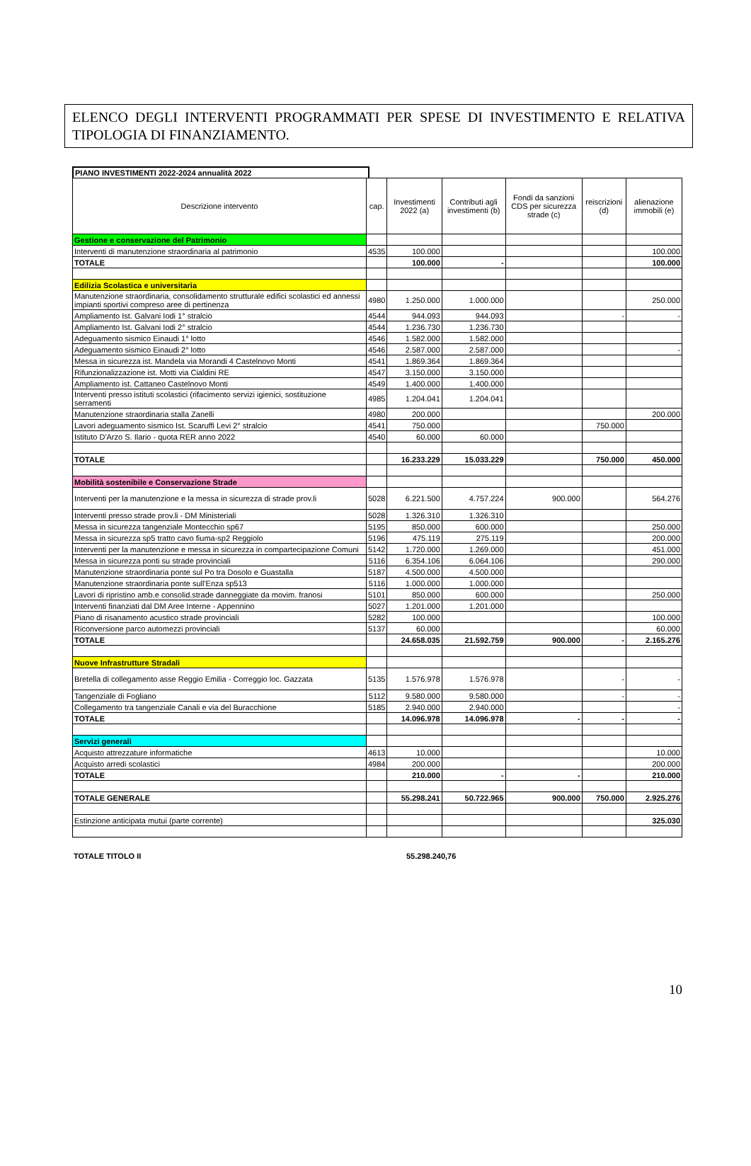ELENCO DEGLI INTERVENTI PROGRAMMATI PER SPESE DI INVESTIMENTO E RELATIVA TIPOLOGIA DI FINANZIAMENTO.
PIANO INVESTIMENTI 2022-2024 annualità 2022
| Descrizione intervento | cap. | Investimenti 2022 (a) | Contributi agli investimenti (b) | Fondi da sanzioni CDS per sicurezza strade (c) | reiscrizioni (d) | alienazione immobili (e) |
| --- | --- | --- | --- | --- | --- | --- |
| Gestione e conservazione del Patrimonio | | | | | | |
| Interventi di manutenzione straordinaria al patrimonio | 4535 | 100.000 | | | | 100.000 |
| TOTALE | | 100.000 | - | | | 100.000 |
| Edilizia Scolastica e universitaria | | | | | | |
| Manutenzione straordinaria, consolidamento strutturale edifici scolastici ed annessi impianti sportivi compreso aree di pertinenza | 4980 | 1.250.000 | 1.000.000 | | | 250.000 |
| Ampliamento Ist. Galvani Iodi 1° stralcio | 4544 | 944.093 | 944.093 | | - | - |
| Ampliamento Ist. Galvani Iodi 2° stralcio | 4544 | 1.236.730 | 1.236.730 | | | |
| Adeguamento sismico Einaudi 1° lotto | 4546 | 1.582.000 | 1.582.000 | | | |
| Adeguamento sismico Einaudi 2° lotto | 4546 | 2.587.000 | 2.587.000 | | | - |
| Messa in sicurezza ist. Mandela via Morandi 4 Castelnovo Monti | 4541 | 1.869.364 | 1.869.364 | | | |
| Rifunzionalizzazione ist. Motti via Cialdini RE | 4547 | 3.150.000 | 3.150.000 | | | |
| Ampliamento ist. Cattaneo Castelnovo Monti | 4549 | 1.400.000 | 1.400.000 | | | |
| Interventi presso istituti scolastici (rifacimento servizi igienici, sostituzione serramenti | 4985 | 1.204.041 | 1.204.041 | | | |
| Manutenzione straordinaria stalla Zanelli | 4980 | 200.000 | | | | 200.000 |
| Lavori adeguamento sismico Ist. Scaruffi Levi 2° stralcio | 4541 | 750.000 | | | 750.000 | |
| Istituto D'Arzo S. Ilario - quota RER anno 2022 | 4540 | 60.000 | 60.000 | | | |
| TOTALE | | 16.233.229 | 15.033.229 | | 750.000 | 450.000 |
| Mobilità sostenibile e Conservazione Strade | | | | | | |
| Interventi per la manutenzione e la messa in sicurezza di strade prov.li | 5028 | 6.221.500 | 4.757.224 | 900.000 | | 564.276 |
| Interventi presso strade prov.li - DM Ministeriali | 5028 | 1.326.310 | 1.326.310 | | | |
| Messa in sicurezza tangenziale Montecchio sp67 | 5195 | 850.000 | 600.000 | | | 250.000 |
| Messa in sicurezza sp5 tratto cavo fiuma-sp2 Reggiolo | 5196 | 475.119 | 275.119 | | | 200.000 |
| Interventi per la manutenzione e messa in sicurezza in compartecipazione Comuni | 5142 | 1.720.000 | 1.269.000 | | | 451.000 |
| Messa in sicurezza ponti su strade provinciali | 5116 | 6.354.106 | 6.064.106 | | | 290.000 |
| Manutenzione straordinaria ponte sul Po tra Dosolo e Guastalla | 5187 | 4.500.000 | 4.500.000 | | | |
| Manutenzione straordinaria ponte sull'Enza sp513 | 5116 | 1.000.000 | 1.000.000 | | | |
| Lavori di ripristino amb.e consolid.strade danneggiate da movim. franosi | 5101 | 850.000 | 600.000 | | | 250.000 |
| Interventi finanziati dal DM Aree Interne - Appennino | 5027 | 1.201.000 | 1.201.000 | | | |
| Piano di risanamento acustico strade provinciali | 5282 | 100.000 | | | | 100.000 |
| Riconversione parco automezzi provinciali | 5137 | 60.000 | | | | 60.000 |
| TOTALE | | 24.658.035 | 21.592.759 | 900.000 | - | 2.165.276 |
| Nuove Infrastrutture Stradali | | | | | | |
| Bretella di collegamento asse Reggio Emilia - Correggio loc. Gazzata | 5135 | 1.576.978 | 1.576.978 | | - | - |
| Tangenziale di Fogliano | 5112 | 9.580.000 | 9.580.000 | | - | - |
| Collegamento tra tangenziale Canali e via del Buracchione | 5185 | 2.940.000 | 2.940.000 | | | - |
| TOTALE | | 14.096.978 | 14.096.978 | - | - | - |
| Servizi generali | | | | | | |
| Acquisto attrezzature informatiche | 4613 | 10.000 | | | | 10.000 |
| Acquisto arredi scolastici | 4984 | 200.000 | | | | 200.000 |
| TOTALE | | 210.000 | - | - | | 210.000 |
| TOTALE GENERALE | | 55.298.241 | 50.722.965 | 900.000 | 750.000 | 2.925.276 |
| Estinzione anticipata mutui (parte corrente) | | | | | | 325.030 |
TOTALE TITOLO II 55.298.240,76
10